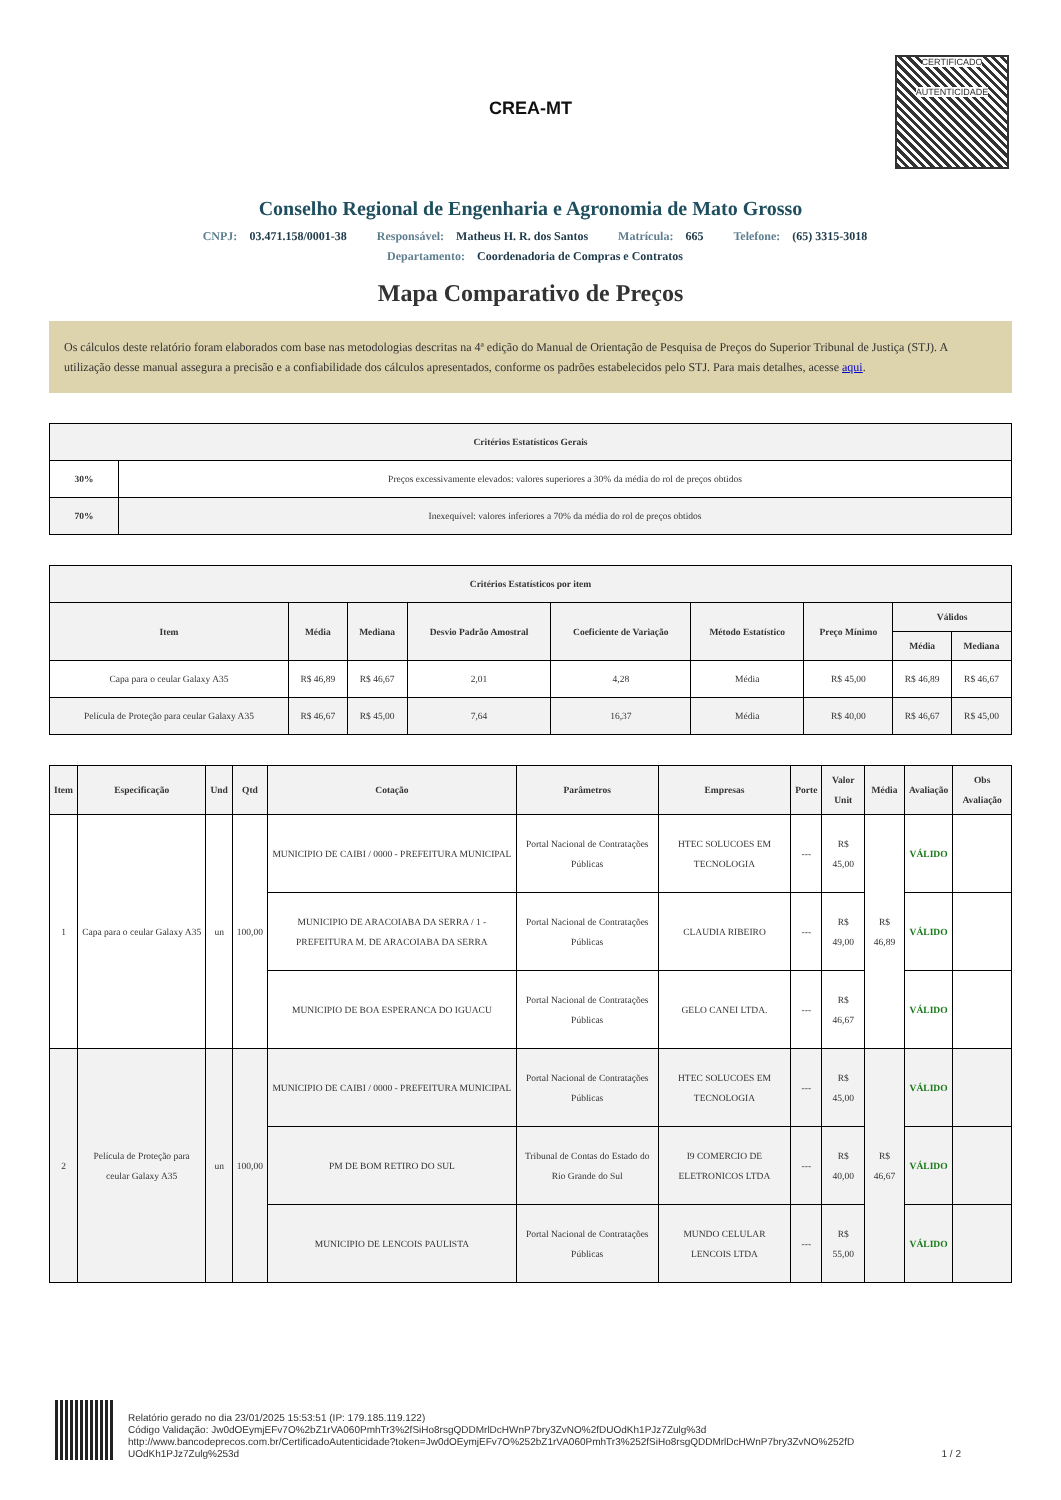CERTIFICADO
AUTENTICIDADE
CREA-MT
Conselho Regional de Engenharia e Agronomia de Mato Grosso
CNPJ: 03.471.158/0001-38 Responsável: Matheus H. R. dos Santos Matrícula: 665 Telefone: (65) 3315-3018
Departamento: Coordenadoria de Compras e Contratos
Mapa Comparativo de Preços
Os cálculos deste relatório foram elaborados com base nas metodologias descritas na 4ª edição do Manual de Orientação de Pesquisa de Preços do Superior Tribunal de Justiça (STJ). A utilização desse manual assegura a precisão e a confiabilidade dos cálculos apresentados, conforme os padrões estabelecidos pelo STJ. Para mais detalhes, acesse aqui.
| Critérios Estatísticos Gerais | |
| --- | --- |
| 30% | Preços excessivamente elevados: valores superiores a 30% da média do rol de preços obtidos |
| 70% | Inexequível: valores inferiores a 70% da média do rol de preços obtidos |
| Critérios Estatísticos por item | | | | | | | | |
| --- | --- | --- | --- | --- | --- | --- | --- | --- |
| Item | Média | Mediana | Desvio Padrão Amostral | Coeficiente de Variação | Método Estatístico | Preço Mínimo | Válidos | |
| | | | | | | | Média | Mediana |
| Capa para o ceular Galaxy A35 | R$ 46,89 | R$ 46,67 | 2,01 | 4,28 | Média | R$ 45,00 | R$ 46,89 | R$ 46,67 |
| Película de Proteção para ceular Galaxy A35 | R$ 46,67 | R$ 45,00 | 7,64 | 16,37 | Média | R$ 40,00 | R$ 46,67 | R$ 45,00 |
| Item | Especificação | Und | Qtd | Cotação | Parâmetros | Empresas | Porte | Valor Unit | Média | Avaliação | Obs Avaliação |
| --- | --- | --- | --- | --- | --- | --- | --- | --- | --- | --- | --- |
| 1 | Capa para o ceular Galaxy A35 | un | 100,00 | MUNICIPIO DE CAIBI / 0000 - PREFEITURA MUNICIPAL | Portal Nacional de Contratações Públicas | HTEC SOLUCOES EM TECNOLOGIA | --- | R$ 45,00 | R$ 46,89 | VÁLIDO | |
| | | | | MUNICIPIO DE ARACOIABA DA SERRA / 1 - PREFEITURA M. DE ARACOIABA DA SERRA | Portal Nacional de Contratações Públicas | CLAUDIA RIBEIRO | --- | R$ 49,00 | | VÁLIDO | |
| | | | | MUNICIPIO DE BOA ESPERANCA DO IGUACU | Portal Nacional de Contratações Públicas | GELO CANEI LTDA. | --- | R$ 46,67 | | VÁLIDO | |
| 2 | Película de Proteção para ceular Galaxy A35 | un | 100,00 | MUNICIPIO DE CAIBI / 0000 - PREFEITURA MUNICIPAL | Portal Nacional de Contratações Públicas | HTEC SOLUCOES EM TECNOLOGIA | --- | R$ 45,00 | R$ 46,67 | VÁLIDO | |
| | | | | PM DE BOM RETIRO DO SUL | Tribunal de Contas do Estado do Rio Grande do Sul | I9 COMERCIO DE ELETRONICOS LTDA | --- | R$ 40,00 | | VÁLIDO | |
| | | | | MUNICIPIO DE LENCOIS PAULISTA | Portal Nacional de Contratações Públicas | MUNDO CELULAR LENCOIS LTDA | --- | R$ 55,00 | | VÁLIDO | |
Relatório gerado no dia 23/01/2025 15:53:51 (IP: 179.185.119.122)
Código Validação: Jw0dOEymjEFv7O%2bZ1rVA060PmhTr3%2fSiHo8rsgQDDMrlDcHWnP7bry3ZvNO%2fDUOdKh1PJz7Zulg%3d
http://www.bancodeprecos.com.br/CertificadoAutenticidade?token=Jw0dOEymjEFv7O%252bZ1rVA060PmhTr3%252fSiHo8rsgQDDMrlDcHWnP7bry3ZvNO%252fD UOdKh1PJz7Zulg%253d
1 / 2